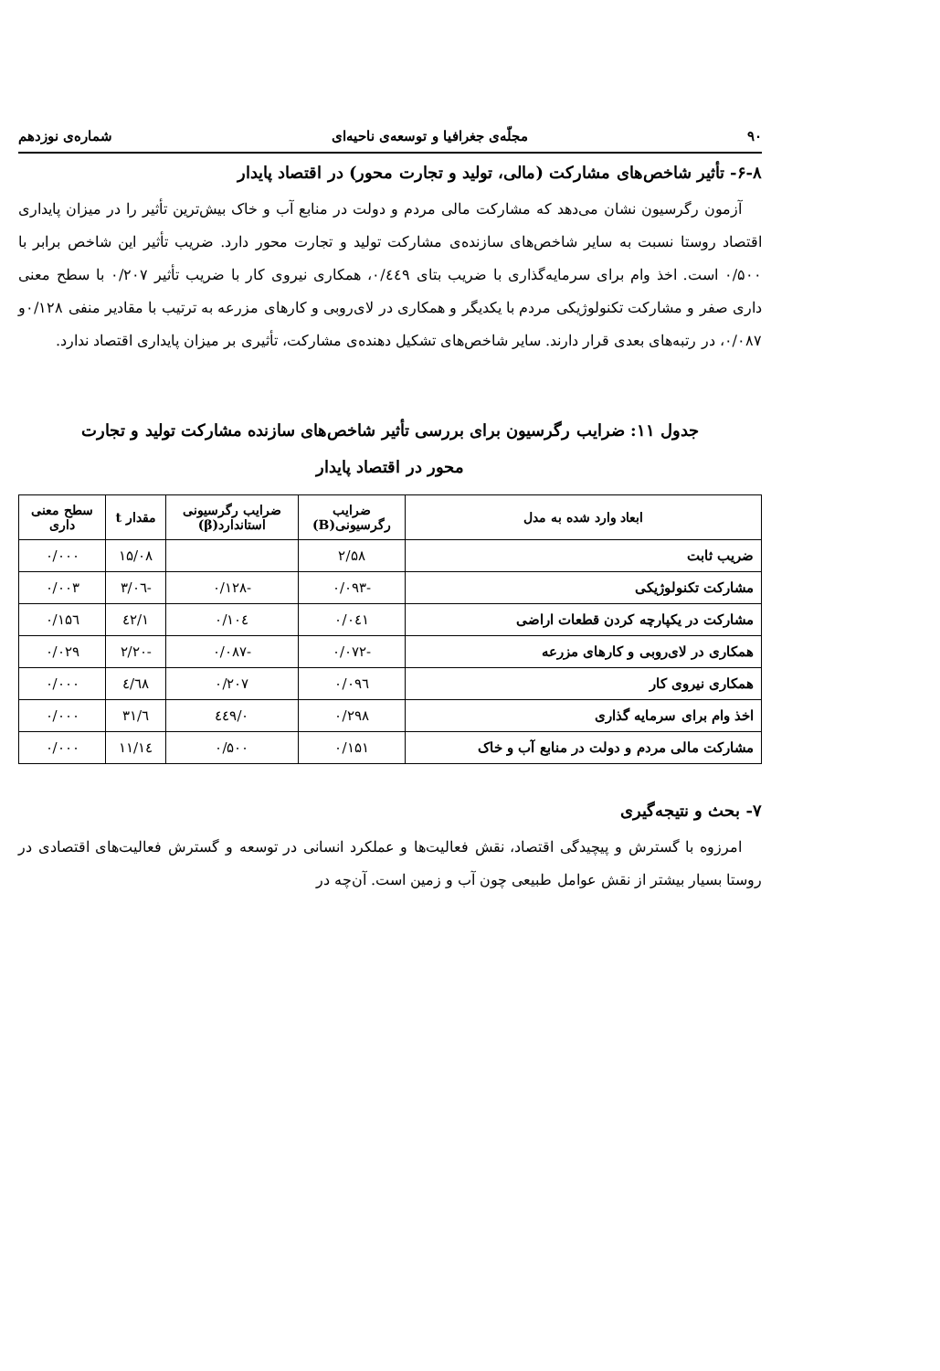۹۰ مجلّه‌ی جغرافیا و توسعه‌ی ناحیه‌ای شماره‌ی نوزدهم
۶-۸- تأثیر شاخص‌های مشارکت (مالی، تولید و تجارت محور) در اقتصاد پایدار
آزمون رگرسیون نشان می‌دهد که مشارکت مالی مردم و دولت در منابع آب و خاک بیش‌ترین تأثیر را در میزان پایداری اقتصاد روستا نسبت به سایر شاخص‌های سازنده‌ی مشارکت تولید و تجارت محور دارد. ضریب تأثیر این شاخص برابر با ۰/۵۰۰ است. اخذ وام برای سرمایه‌گذاری با ضریب بتای ۰/٤٤۹، همکاری نیروی کار با ضریب تأثیر ۰/۲۰۷ با سطح معنی داری صفر و مشارکت تکنولوژیکی مردم با یکدیگر و همکاری در لای‌روبی و کارهای مزرعه به ترتیب با مقادیر منفی ۰/۱۲۸و ۰/۰۸۷، در رتبه‌های بعدی قرار دارند. سایر شاخص‌های تشکیل دهنده‌ی مشارکت، تأثیری بر میزان پایداری اقتصاد ندارد.
جدول ۱۱: ضرایب رگرسیون برای بررسی تأثیر شاخص‌های سازنده مشارکت تولید و تجارت
محور در اقتصاد پایدار
| ابعاد وارد شده به مدل | ضرایب رگرسیونی(B) | ضرایب رگرسیونی استاندارد(β) | مقدار t | سطح معنی داری |
| --- | --- | --- | --- | --- |
| ضریب ثابت | ۲/۵۸ | | ۱۵/۰۸ | ۰/۰۰۰ |
| مشارکت تکنولوژیکی | -۰/۰۹۳ | -۰/۱۲۸ | -۳/۰٦ | ۰/۰۰۳ |
| مشارکت در یکپارچه کردن قطعات اراضی | ۰/۰٤۱ | ۰/۱۰٤ | ۱/٤۲ | ۰/۱۵٦ |
| همکاری در لای‌روبی و کارهای مزرعه | -۰/۰۷۲ | -۰/۰۸۷ | -۲/۲۰ | ۰/۰۲۹ |
| همکاری نیروی کار | ۰/۰۹٦ | ۰/۲۰۷ | ٤/٦۸ | ۰/۰۰۰ |
| اخذ وام برای سرمایه گذاری | ۰/۲۹۸ | ۰/٤٤۹ | ٦/۳۱ | ۰/۰۰۰ |
| مشارکت مالی مردم و دولت در منابع آب و خاک | ۰/۱۵۱ | ۰/۵۰۰ | ۱۱/۱٤ | ۰/۰۰۰ |
۷- بحث و نتیجه‌گیری
امرزوه با گسترش و پیچیدگی اقتصاد، نقش فعالیت‌ها و عملکرد انسانی در توسعه و گسترش فعالیت‌های اقتصادی در روستا بسیار بیشتر از نقش عوامل طبیعی چون آب و زمین است. آن‌چه در